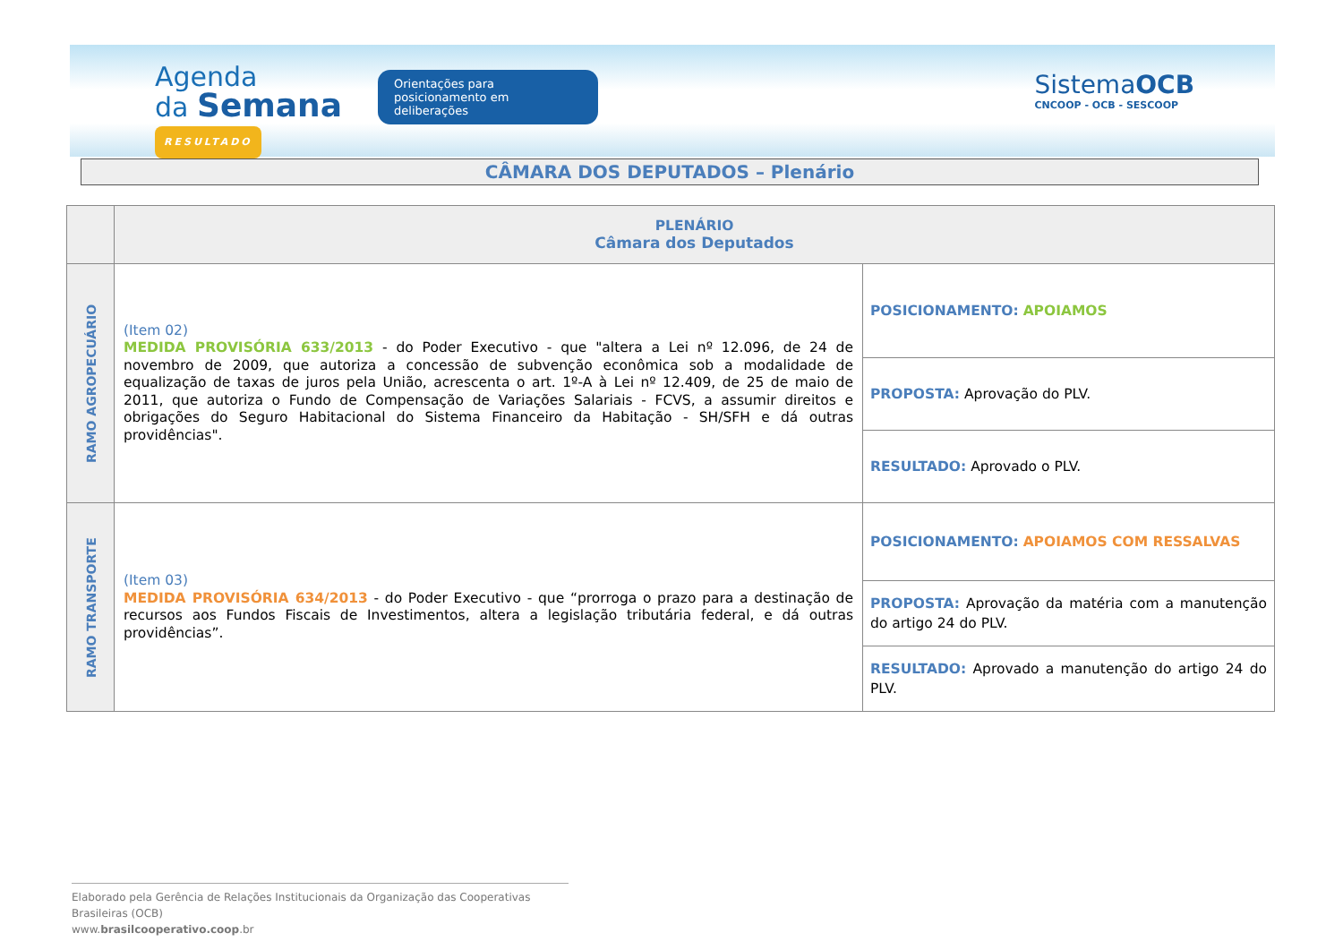Agenda
da Semana
RESULTADO
Orientações para posicionamento em deliberações
SistemaOCB
CNCOOP - OCB - SESCOOP
CÂMARA DOS DEPUTADOS – Plenário
| | PLENÁRIO Câmara dos Deputados | |
| --- | --- | --- |
| RAMO AGROPECUÁRIO | (Item 02) MEDIDA PROVISÓRIA 633/2013 - do Poder Executivo - que "altera a Lei nº 12.096, de 24 de novembro de 2009, que autoriza a concessão de subvenção econômica sob a modalidade de equalização de taxas de juros pela União, acrescenta o art. 1º-A à Lei nº 12.409, de 25 de maio de 2011, que autoriza o Fundo de Compensação de Variações Salariais - FCVS, a assumir direitos e obrigações do Seguro Habitacional do Sistema Financeiro da Habitação - SH/SFH e dá outras providências". | POSICIONAMENTO: APOIAMOS |
| | | PROPOSTA: Aprovação do PLV. |
| | | RESULTADO: Aprovado o PLV. |
| RAMO TRANSPORTE | (Item 03) MEDIDA PROVISÓRIA 634/2013 - do Poder Executivo - que “prorroga o prazo para a destinação de recursos aos Fundos Fiscais de Investimentos, altera a legislação tributária federal, e dá outras providências”. | POSICIONAMENTO: APOIAMOS COM RESSALVAS |
| | | PROPOSTA: Aprovação da matéria com a manutenção do artigo 24 do PLV. |
| | | RESULTADO: Aprovado a manutenção do artigo 24 do PLV. |
Elaborado pela Gerência de Relações Institucionais da Organização das Cooperativas Brasileiras (OCB)
www.brasilcooperativo.coop.br